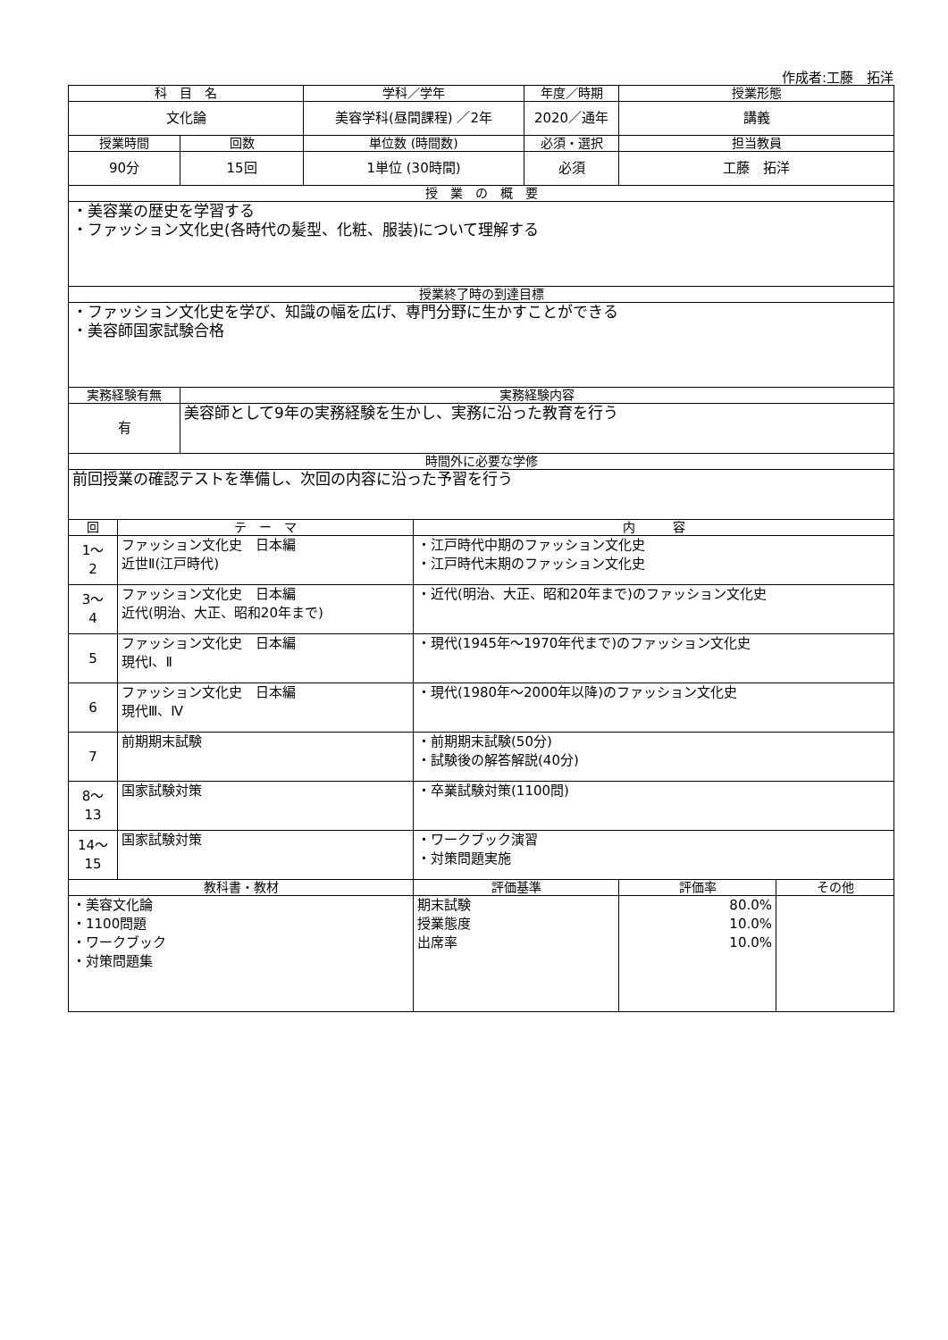作成者:工藤　拓洋
| 科 目 名 | | | 学科／学年 | | 年度／時期 | 授業形態 | |
| --- | --- | --- | --- | --- | --- | --- | --- |
| 文化論 | | | 美容学科(昼間課程) ／2年 | | 2020／通年 | 講義 | |
| 授業時間 | | 回数 | 単位数 (時間数) | | 必須・選択 | 担当教員 | |
| 90分 | | 15回 | 1単位 (30時間) | | 必須 | 工藤 拓洋 | |
| 授 業 の 概 要 | | | | | | | |
| ・美容業の歴史を学習する ・ファッション文化史(各時代の髪型、化粧、服装)について理解する | | | | | | | |
| 授業終了時の到達目標 | | | | | | | |
| ・ファッション文化史を学び、知識の幅を広げ、専門分野に生かすことができる ・美容師国家試験合格 | | | | | | | |
| 実務経験有無 | | 実務経験内容 | | | | | |
| 有 | | 美容師として9年の実務経験を生かし、実務に沿った教育を行う | | | | | |
| 時間外に必要な学修 | | | | | | | |
| 前回授業の確認テストを準備し、次回の内容に沿った予習を行う | | | | | | | |
| 回 | テ ー マ | | | 内 容 | | | |
| 1～ 2 | ファッション文化史 日本編 近世Ⅱ(江戸時代) | | | ・江戸時代中期のファッション文化史 ・江戸時代末期のファッション文化史 | | | |
| 3～ 4 | ファッション文化史 日本編 近代(明治、大正、昭和20年まで) | | | ・近代(明治、大正、昭和20年まで)のファッション文化史 | | | |
| 5 | ファッション文化史 日本編 現代Ⅰ、Ⅱ | | | ・現代(1945年～1970年代まで)のファッション文化史 | | | |
| 6 | ファッション文化史 日本編 現代Ⅲ、Ⅳ | | | ・現代(1980年～2000年以降)のファッション文化史 | | | |
| 7 | 前期期末試験 | | | ・前期期末試験(50分) ・試験後の解答解説(40分) | | | |
| 8～ 13 | 国家試験対策 | | | ・卒業試験対策(1100問) | | | |
| 14～ 15 | 国家試験対策 | | | ・ワークブック演習 ・対策問題実施 | | | |
| 教科書・教材 | | | | 評価基準 | | 評価率 | その他 |
| ・美容文化論 ・1100問題 ・ワークブック ・対策問題集 | | | | 期末試験 授業態度 出席率 | | 80.0% 10.0% 10.0% | |